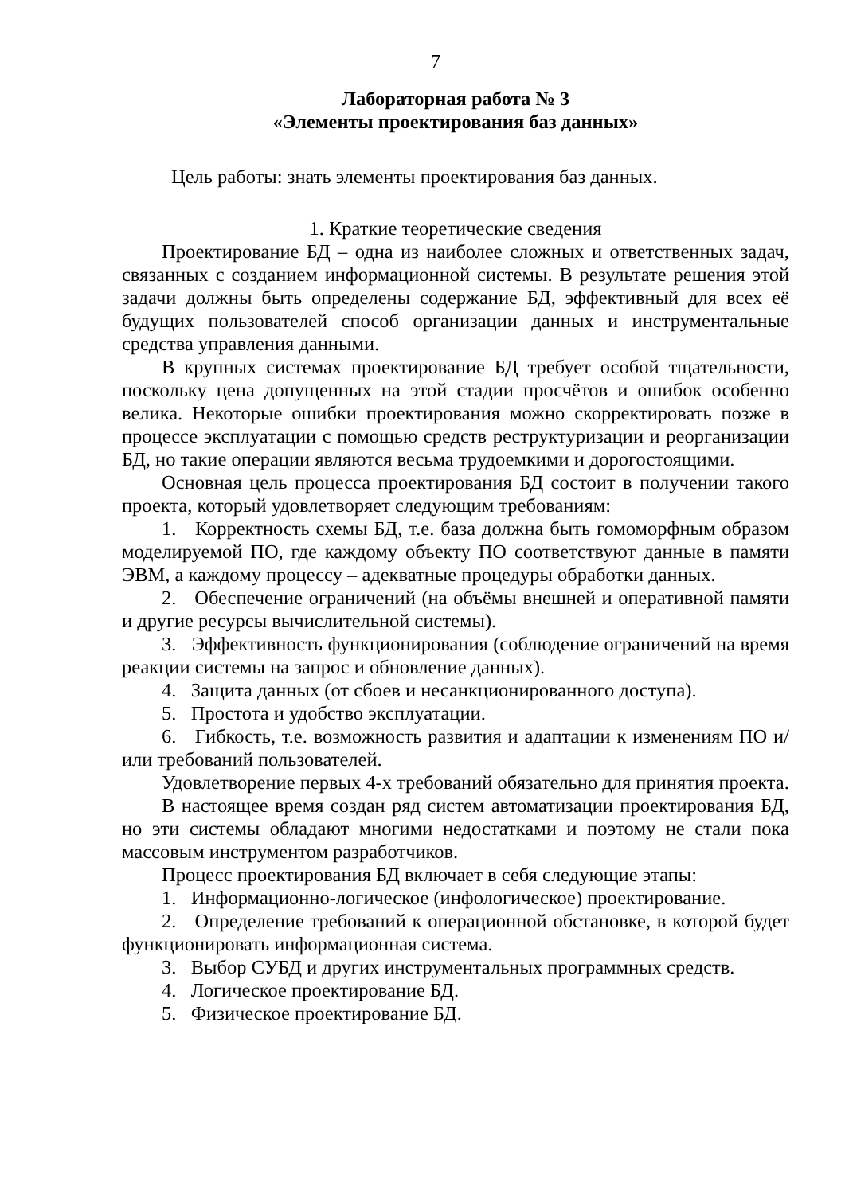7
Лабораторная работа № 3
«Элементы проектирования баз данных»
Цель работы: знать элементы проектирования баз данных.
1. Краткие теоретические сведения
Проектирование БД – одна из наиболее сложных и ответственных задач, связанных с созданием информационной системы. В результате решения этой задачи должны быть определены содержание БД, эффективный для всех её будущих пользователей способ организации данных и инструментальные средства управления данными.
В крупных системах проектирование БД требует особой тщательности, поскольку цена допущенных на этой стадии просчётов и ошибок особенно велика. Некоторые ошибки проектирования можно скорректировать позже в процессе эксплуатации с помощью средств реструктуризации и реорганизации БД, но такие операции являются весьма трудоемкими и дорогостоящими.
Основная цель процесса проектирования БД состоит в получении такого проекта, который удовлетворяет следующим требованиям:
1. Корректность схемы БД, т.е. база должна быть гомоморфным образом моделируемой ПО, где каждому объекту ПО соответствуют данные в памяти ЭВМ, а каждому процессу – адекватные процедуры обработки данных.
2. Обеспечение ограничений (на объёмы внешней и оперативной памяти и другие ресурсы вычислительной системы).
3. Эффективность функционирования (соблюдение ограничений на время реакции системы на запрос и обновление данных).
4. Защита данных (от сбоев и несанкционированного доступа).
5. Простота и удобство эксплуатации.
6. Гибкость, т.е. возможность развития и адаптации к изменениям ПО и/или требований пользователей.
Удовлетворение первых 4-х требований обязательно для принятия проекта.
В настоящее время создан ряд систем автоматизации проектирования БД, но эти системы обладают многими недостатками и поэтому не стали пока массовым инструментом разработчиков.
Процесс проектирования БД включает в себя следующие этапы:
1. Информационно-логическое (инфологическое) проектирование.
2. Определение требований к операционной обстановке, в которой будет функционировать информационная система.
3. Выбор СУБД и других инструментальных программных средств.
4. Логическое проектирование БД.
5. Физическое проектирование БД.